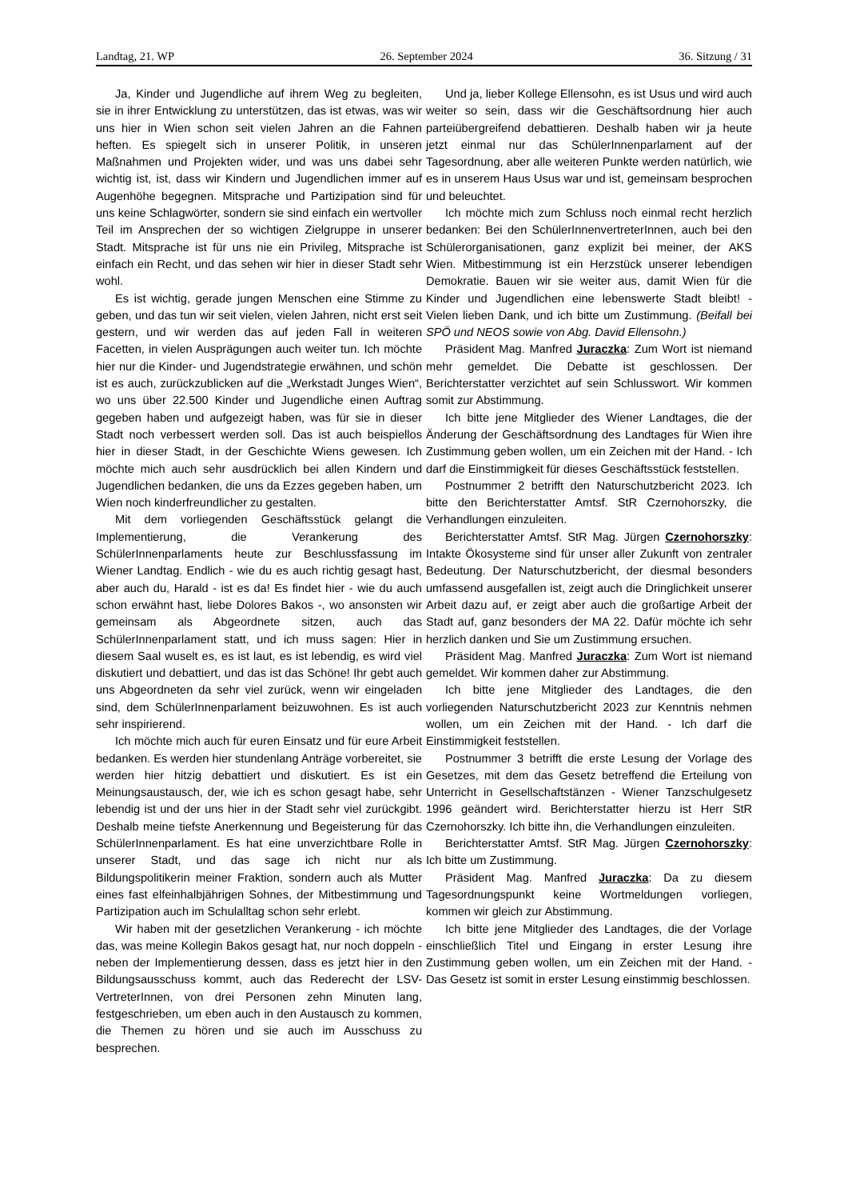Landtag, 21. WP 26. September 2024 36. Sitzung / 31
Ja, Kinder und Jugendliche auf ihrem Weg zu begleiten, sie in ihrer Entwicklung zu unterstützen, das ist etwas, was wir uns hier in Wien schon seit vielen Jahren an die Fahnen heften. Es spiegelt sich in unserer Politik, in unseren Maßnahmen und Projekten wider, und was uns dabei sehr wichtig ist, ist, dass wir Kindern und Jugendlichen immer auf Augenhöhe begegnen. Mitsprache und Partizipation sind für uns keine Schlagwörter, sondern sie sind einfach ein wertvoller Teil im Ansprechen der so wichtigen Zielgruppe in unserer Stadt. Mitsprache ist für uns nie ein Privileg, Mitsprache ist einfach ein Recht, und das sehen wir hier in dieser Stadt sehr wohl.
Es ist wichtig, gerade jungen Menschen eine Stimme zu geben, und das tun wir seit vielen, vielen Jahren, nicht erst seit gestern, und wir werden das auf jeden Fall in weiteren Facetten, in vielen Ausprägungen auch weiter tun. Ich möchte hier nur die Kinder- und Jugendstrategie erwähnen, und schön ist es auch, zurückzublicken auf die „Werkstadt Junges Wien“, wo uns über 22.500 Kinder und Jugendliche einen Auftrag gegeben haben und aufgezeigt haben, was für sie in dieser Stadt noch verbessert werden soll. Das ist auch beispiellos hier in dieser Stadt, in der Geschichte Wiens gewesen. Ich möchte mich auch sehr ausdrücklich bei allen Kindern und Jugendlichen bedanken, die uns da Ezzes gegeben haben, um Wien noch kinderfreundlicher zu gestalten.
Mit dem vorliegenden Geschäftsstück gelangt die Implementierung, die Verankerung des SchülerInnenparlaments heute zur Beschlussfassung im Wiener Landtag. Endlich - wie du es auch richtig gesagt hast, aber auch du, Harald - ist es da! Es findet hier - wie du auch schon erwähnt hast, liebe Dolores Bakos -, wo ansonsten wir gemeinsam als Abgeordnete sitzen, auch das SchülerInnenparlament statt, und ich muss sagen: Hier in diesem Saal wuselt es, es ist laut, es ist lebendig, es wird viel diskutiert und debattiert, und das ist das Schöne! Ihr gebt auch uns Abgeordneten da sehr viel zurück, wenn wir eingeladen sind, dem SchülerInnenparlament beizuwohnen. Es ist auch sehr inspirierend.
Ich möchte mich auch für euren Einsatz und für eure Arbeit bedanken. Es werden hier stundenlang Anträge vorbereitet, sie werden hier hitzig debattiert und diskutiert. Es ist ein Meinungsaustausch, der, wie ich es schon gesagt habe, sehr lebendig ist und der uns hier in der Stadt sehr viel zurückgibt. Deshalb meine tiefste Anerkennung und Begeisterung für das SchülerInnenparlament. Es hat eine unverzichtbare Rolle in unserer Stadt, und das sage ich nicht nur als Bildungspolitikerin meiner Fraktion, sondern auch als Mutter eines fast elfeinhalbjährigen Sohnes, der Mitbestimmung und Partizipation auch im Schulalltag schon sehr erlebt.
Wir haben mit der gesetzlichen Verankerung - ich möchte das, was meine Kollegin Bakos gesagt hat, nur noch doppeln - neben der Implementierung dessen, dass es jetzt hier in den Bildungsausschuss kommt, auch das Rederecht der LSV-VertreterInnen, von drei Personen zehn Minuten lang, festgeschrieben, um eben auch in den Austausch zu kommen, die Themen zu hören und sie auch im Ausschuss zu besprechen.
Und ja, lieber Kollege Ellensohn, es ist Usus und wird auch weiter so sein, dass wir die Geschäftsordnung hier auch parteiübergreifend debattieren. Deshalb haben wir ja heute jetzt einmal nur das SchülerInnenparlament auf der Tagesordnung, aber alle weiteren Punkte werden natürlich, wie es in unserem Haus Usus war und ist, gemeinsam besprochen und beleuchtet.
Ich möchte mich zum Schluss noch einmal recht herzlich bedanken: Bei den SchülerInnenvertreterInnen, auch bei den Schülerorganisationen, ganz explizit bei meiner, der AKS Wien. Mitbestimmung ist ein Herzstück unserer lebendigen Demokratie. Bauen wir sie weiter aus, damit Wien für die Kinder und Jugendlichen eine lebenswerte Stadt bleibt! - Vielen lieben Dank, und ich bitte um Zustimmung. (Beifall bei SPÖ und NEOS sowie von Abg. David Ellensohn.)
Präsident Mag. Manfred Juraczka: Zum Wort ist niemand mehr gemeldet. Die Debatte ist geschlossen. Der Berichterstatter verzichtet auf sein Schlusswort. Wir kommen somit zur Abstimmung.
Ich bitte jene Mitglieder des Wiener Landtages, die der Änderung der Geschäftsordnung des Landtages für Wien ihre Zustimmung geben wollen, um ein Zeichen mit der Hand. - Ich darf die Einstimmigkeit für dieses Geschäftsstück feststellen.
Postnummer 2 betrifft den Naturschutzbericht 2023. Ich bitte den Berichterstatter Amtsf. StR Czernohorszky, die Verhandlungen einzuleiten.
Berichterstatter Amtsf. StR Mag. Jürgen Czernohorszky: Intakte Ökosysteme sind für unser aller Zukunft von zentraler Bedeutung. Der Naturschutzbericht, der diesmal besonders umfassend ausgefallen ist, zeigt auch die Dringlichkeit unserer Arbeit dazu auf, er zeigt aber auch die großartige Arbeit der Stadt auf, ganz besonders der MA 22. Dafür möchte ich sehr herzlich danken und Sie um Zustimmung ersuchen.
Präsident Mag. Manfred Juraczka: Zum Wort ist niemand gemeldet. Wir kommen daher zur Abstimmung.
Ich bitte jene Mitglieder des Landtages, die den vorliegenden Naturschutzbericht 2023 zur Kenntnis nehmen wollen, um ein Zeichen mit der Hand. - Ich darf die Einstimmigkeit feststellen.
Postnummer 3 betrifft die erste Lesung der Vorlage des Gesetzes, mit dem das Gesetz betreffend die Erteilung von Unterricht in Gesellschaftstänzen - Wiener Tanzschulgesetz 1996 geändert wird. Berichterstatter hierzu ist Herr StR Czernohorszky. Ich bitte ihn, die Verhandlungen einzuleiten.
Berichterstatter Amtsf. StR Mag. Jürgen Czernohorszky: Ich bitte um Zustimmung.
Präsident Mag. Manfred Juraczka: Da zu diesem Tagesordnungspunkt keine Wortmeldungen vorliegen, kommen wir gleich zur Abstimmung.
Ich bitte jene Mitglieder des Landtages, die der Vorlage einschließlich Titel und Eingang in erster Lesung ihre Zustimmung geben wollen, um ein Zeichen mit der Hand. - Das Gesetz ist somit in erster Lesung einstimmig beschlossen.